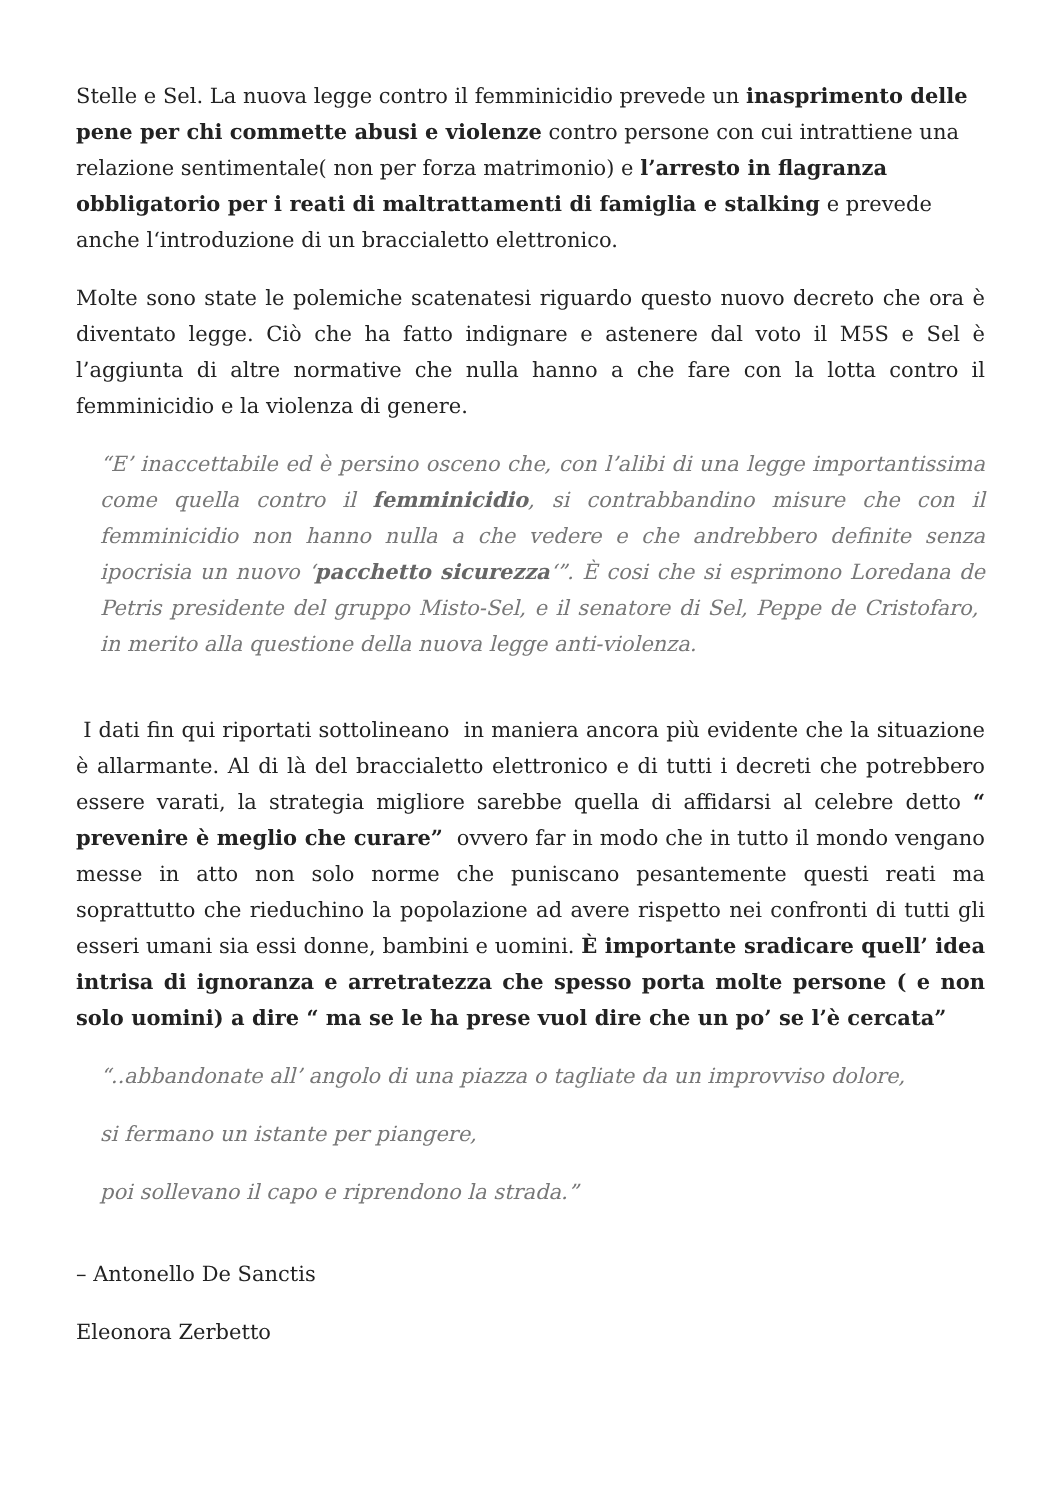Stelle e Sel. La nuova legge contro il femminicidio prevede un inasprimento delle pene per chi commette abusi e violenze contro persone con cui intrattiene una relazione sentimentale( non per forza matrimonio) e l’arresto in flagranza obbligatorio per i reati di maltrattamenti di famiglia e stalking e prevede anche l‘introduzione di un braccialetto elettronico.
Molte sono state le polemiche scatenatesi riguardo questo nuovo decreto che ora è diventato legge. Ciò che ha fatto indignare e astenere dal voto il M5S e Sel è l’aggiunta di altre normative che nulla hanno a che fare con la lotta contro il femminicidio e la violenza di genere.
“E’ inaccettabile ed è persino osceno che, con l’alibi di una legge importantissima come quella contro il femminicidio, si contrabbandino misure che con il femminicidio non hanno nulla a che vedere e che andrebbero definite senza ipocrisia un nuovo ‘pacchetto sicurezza‘”. È cosi che si esprimono Loredana de Petris presidente del gruppo Misto-Sel, e il senatore di Sel, Peppe de Cristofaro, in merito alla questione della nuova legge anti-violenza.
I dati fin qui riportati sottolineano in maniera ancora più evidente che la situazione è allarmante. Al di là del braccialetto elettronico e di tutti i decreti che potrebbero essere varati, la strategia migliore sarebbe quella di affidarsi al celebre detto “ prevenire è meglio che curare” ovvero far in modo che in tutto il mondo vengano messe in atto non solo norme che puniscano pesantemente questi reati ma soprattutto che rieduchino la popolazione ad avere rispetto nei confronti di tutti gli esseri umani sia essi donne, bambini e uomini. È importante sradicare quell’ idea intrisa di ignoranza e arretratezza che spesso porta molte persone ( e non solo uomini) a dire “ ma se le ha prese vuol dire che un po’ se l’è cercata”
“..abbandonate all’ angolo di una piazza o tagliate da un improvviso dolore,
si fermano un istante per piangere,
poi sollevano il capo e riprendono la strada.”
– Antonello De Sanctis
Eleonora Zerbetto